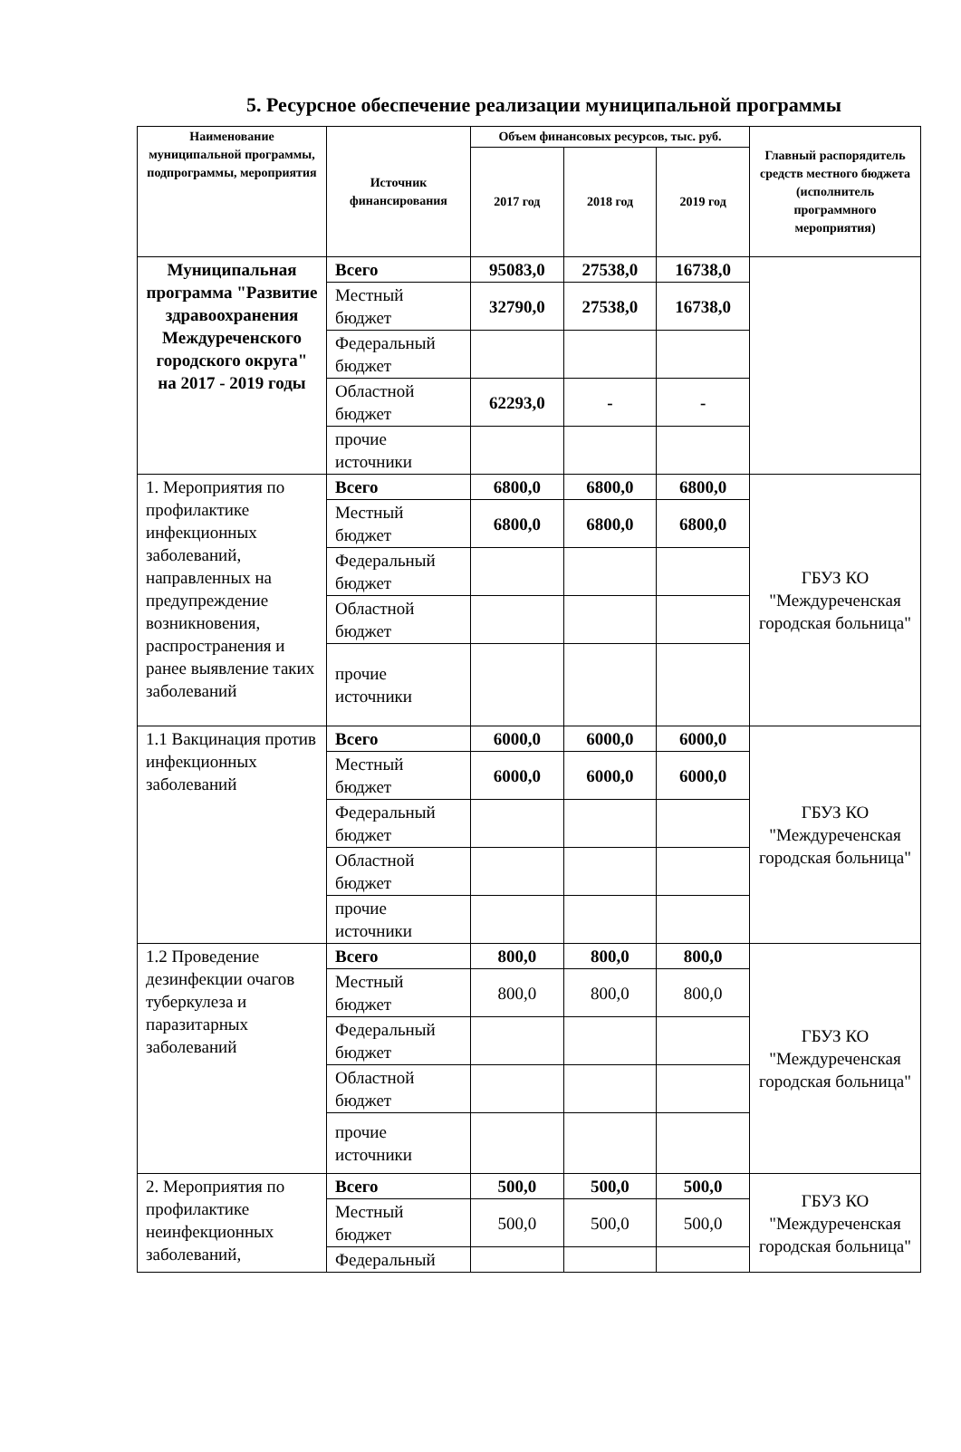5. Ресурсное обеспечение реализации муниципальной программы
| Наименование муниципальной программы, подпрограммы, мероприятия | Источник финансирования | Объем финансовых ресурсов, тыс. руб. | | | Главный распорядитель средств местного бюджета (исполнитель программного мероприятия) |
| --- | --- | --- | --- | --- | --- |
| | | 2017 год | 2018 год | 2019 год | |
| Муниципальная программа "Развитие здравоохранения Междуреченского городского округа" на 2017 - 2019 годы | Всего | 95083,0 | 27538,0 | 16738,0 | |
| | Местный бюджет | 32790,0 | 27538,0 | 16738,0 | |
| | Федеральный бюджет | | | | |
| | Областной бюджет | 62293,0 | - | - | |
| | прочие источники | | | | |
| 1. Мероприятия по профилактике инфекционных заболеваний, направленных на предупреждение возникновения, распространения и ранее выявление таких заболеваний | Всего | 6800,0 | 6800,0 | 6800,0 | ГБУЗ КО "Междуреченская городская больница" |
| | Местный бюджет | 6800,0 | 6800,0 | 6800,0 | |
| | Федеральный бюджет | | | | |
| | Областной бюджет | | | | |
| | прочие источники | | | | |
| 1.1 Вакцинация против инфекционных заболеваний | Всего | 6000,0 | 6000,0 | 6000,0 | ГБУЗ КО "Междуреченская городская больница" |
| | Местный бюджет | 6000,0 | 6000,0 | 6000,0 | |
| | Федеральный бюджет | | | | |
| | Областной бюджет | | | | |
| | прочие источники | | | | |
| 1.2 Проведение дезинфекции очагов туберкулеза и паразитарных заболеваний | Всего | 800,0 | 800,0 | 800,0 | ГБУЗ КО "Междуреченская городская больница" |
| | Местный бюджет | 800,0 | 800,0 | 800,0 | |
| | Федеральный бюджет | | | | |
| | Областной бюджет | | | | |
| | прочие источники | | | | |
| 2. Мероприятия по профилактике неинфекционных заболеваний, | Всего | 500,0 | 500,0 | 500,0 | ГБУЗ КО "Междуреченская городская больница" |
| | Местный бюджет | 500,0 | 500,0 | 500,0 | |
| | Федеральный | | | | |